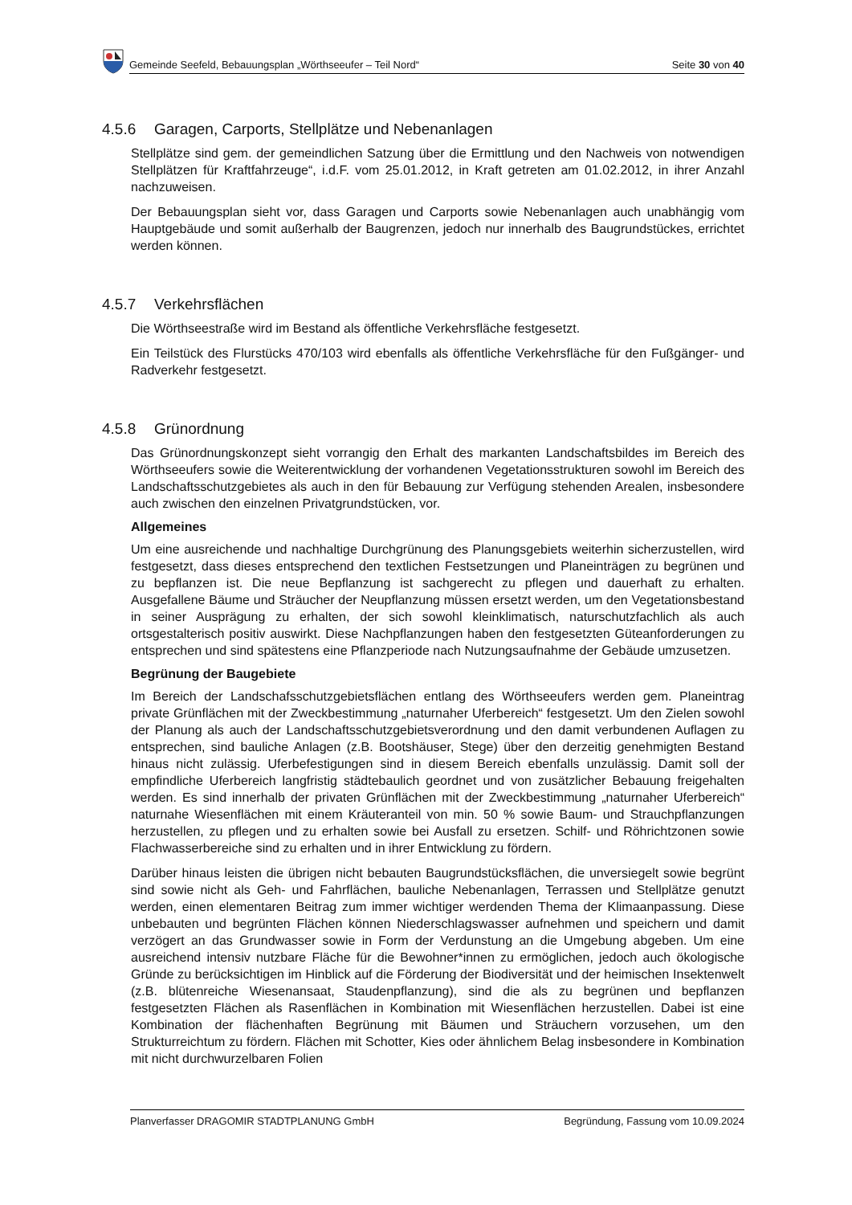Gemeinde Seefeld, Bebauungsplan „Wörthseeufer – Teil Nord“Seite 30 von 40
4.5.6 Garagen, Carports, Stellplätze und Nebenanlagen
Stellplätze sind gem. der gemeindlichen Satzung über die Ermittlung und den Nachweis von notwendigen Stellplätzen für Kraftfahrzeuge“, i.d.F. vom 25.01.2012, in Kraft getreten am 01.02.2012, in ihrer Anzahl nachzuweisen.
Der Bebauungsplan sieht vor, dass Garagen und Carports sowie Nebenanlagen auch unabhängig vom Hauptgebäude und somit außerhalb der Baugrenzen, jedoch nur innerhalb des Baugrundstückes, errichtet werden können.
4.5.7 Verkehrsflächen
Die Wörthseestraße wird im Bestand als öffentliche Verkehrsfläche festgesetzt.
Ein Teilstück des Flurstücks 470/103 wird ebenfalls als öffentliche Verkehrsfläche für den Fußgänger- und Radverkehr festgesetzt.
4.5.8 Grünordnung
Das Grünordnungskonzept sieht vorrangig den Erhalt des markanten Landschaftsbildes im Bereich des Wörthseeufers sowie die Weiterentwicklung der vorhandenen Vegetationsstrukturen sowohl im Bereich des Landschaftsschutzgebietes als auch in den für Bebauung zur Verfügung stehenden Arealen, insbesondere auch zwischen den einzelnen Privatgrundstücken, vor.
Allgemeines
Um eine ausreichende und nachhaltige Durchgrünung des Planungsgebiets weiterhin sicherzustellen, wird festgesetzt, dass dieses entsprechend den textlichen Festsetzungen und Planeinträgen zu begrünen und zu bepflanzen ist. Die neue Bepflanzung ist sachgerecht zu pflegen und dauerhaft zu erhalten. Ausgefallene Bäume und Sträucher der Neupflanzung müssen ersetzt werden, um den Vegetationsbestand in seiner Ausprägung zu erhalten, der sich sowohl kleinklimatisch, naturschutzfachlich als auch ortsgestalterisch positiv auswirkt. Diese Nachpflanzungen haben den festgesetzten Güteanforderungen zu entsprechen und sind spätestens eine Pflanzperiode nach Nutzungsaufnahme der Gebäude umzusetzen.
Begrünung der Baugebiete
Im Bereich der Landschafsschutzgebietsflächen entlang des Wörthseeufers werden gem. Planeintrag private Grünflächen mit der Zweckbestimmung „naturnaher Uferbereich“ festgesetzt. Um den Zielen sowohl der Planung als auch der Landschaftsschutzgebietsverordnung und den damit verbundenen Auflagen zu entsprechen, sind bauliche Anlagen (z.B. Bootshäuser, Stege) über den derzeitig genehmigten Bestand hinaus nicht zulässig. Uferbefestigungen sind in diesem Bereich ebenfalls unzulässig. Damit soll der empfindliche Uferbereich langfristig städtebaulich geordnet und von zusätzlicher Bebauung freigehalten werden. Es sind innerhalb der privaten Grünflächen mit der Zweckbestimmung „naturnaher Uferbereich“ naturnahe Wiesenflächen mit einem Kräuteranteil von min. 50 % sowie Baum- und Strauchpflanzungen herzustellen, zu pflegen und zu erhalten sowie bei Ausfall zu ersetzen. Schilf- und Röhrichtzonen sowie Flachwasserbereiche sind zu erhalten und in ihrer Entwicklung zu fördern.
Darüber hinaus leisten die übrigen nicht bebauten Baugrundstücksflächen, die unversiegelt sowie begrünt sind sowie nicht als Geh- und Fahrflächen, bauliche Nebenanlagen, Terrassen und Stellplätze genutzt werden, einen elementaren Beitrag zum immer wichtiger werdenden Thema der Klimaanpassung. Diese unbebauten und begrünten Flächen können Niederschlagswasser aufnehmen und speichern und damit verzögert an das Grundwasser sowie in Form der Verdunstung an die Umgebung abgeben. Um eine ausreichend intensiv nutzbare Fläche für die Bewohner*innen zu ermöglichen, jedoch auch ökologische Gründe zu berücksichtigen im Hinblick auf die Förderung der Biodiversität und der heimischen Insektenwelt (z.B. blütenreiche Wiesenansaat, Staudenpflanzung), sind die als zu begrünen und bepflanzen festgesetzten Flächen als Rasenflächen in Kombination mit Wiesenflächen herzustellen. Dabei ist eine Kombination der flächenhaften Begrünung mit Bäumen und Sträuchern vorzusehen, um den Strukturreichtum zu fördern. Flächen mit Schotter, Kies oder ähnlichem Belag insbesondere in Kombination mit nicht durchwurzelbaren Folien
Planverfasser DRAGOMIR STADTPLANUNG GmbH Begründung, Fassung vom 10.09.2024